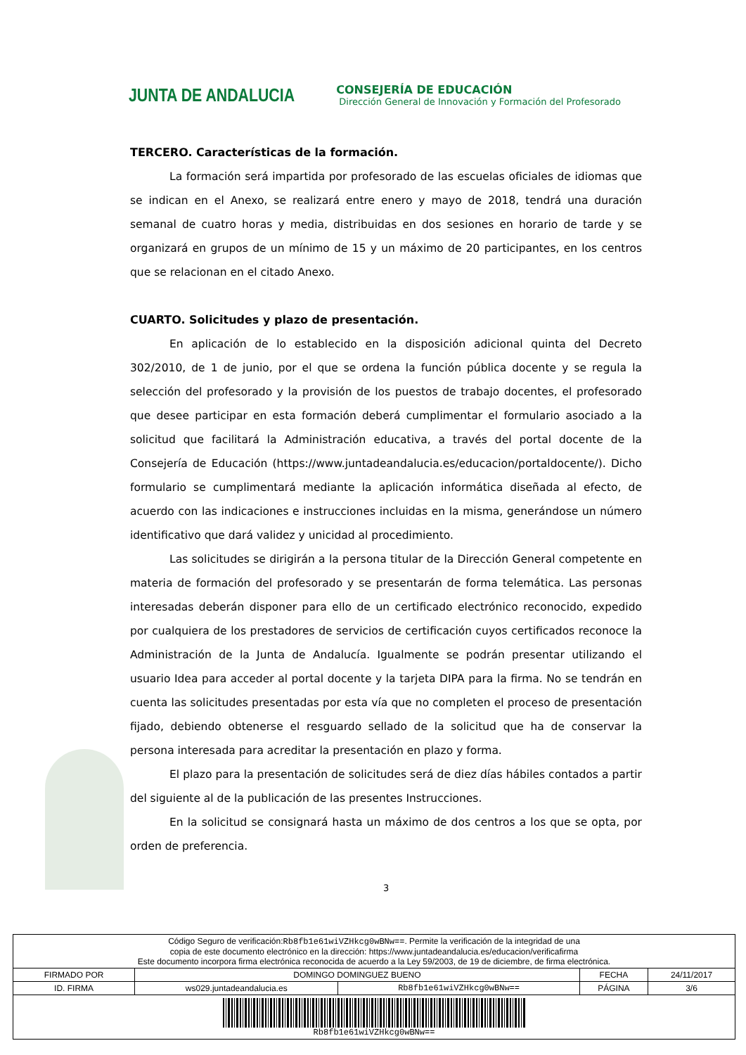JUNTA DE ANDALUCIA
CONSEJERÍA DE EDUCACIÓN
Dirección General de Innovación y Formación del Profesorado
TERCERO. Características de la formación.
La formación será impartida por profesorado de las escuelas oficiales de idiomas que se indican en el Anexo, se realizará entre enero y mayo de 2018, tendrá una duración semanal de cuatro horas y media, distribuidas en dos sesiones en horario de tarde y se organizará en grupos de un mínimo de 15 y un máximo de 20 participantes, en los centros que se relacionan en el citado Anexo.
CUARTO. Solicitudes y plazo de presentación.
En aplicación de lo establecido en la disposición adicional quinta del Decreto 302/2010, de 1 de junio, por el que se ordena la función pública docente y se regula la selección del profesorado y la provisión de los puestos de trabajo docentes, el profesorado que desee participar en esta formación deberá cumplimentar el formulario asociado a la solicitud que facilitará la Administración educativa, a través del portal docente de la Consejería de Educación (https://www.juntadeandalucia.es/educacion/portaldocente/). Dicho formulario se cumplimentará mediante la aplicación informática diseñada al efecto, de acuerdo con las indicaciones e instrucciones incluidas en la misma, generándose un número identificativo que dará validez y unicidad al procedimiento.
Las solicitudes se dirigirán a la persona titular de la Dirección General competente en materia de formación del profesorado y se presentarán de forma telemática. Las personas interesadas deberán disponer para ello de un certificado electrónico reconocido, expedido por cualquiera de los prestadores de servicios de certificación cuyos certificados reconoce la Administración de la Junta de Andalucía. Igualmente se podrán presentar utilizando el usuario Idea para acceder al portal docente y la tarjeta DIPA para la firma. No se tendrán en cuenta las solicitudes presentadas por esta vía que no completen el proceso de presentación fijado, debiendo obtenerse el resguardo sellado de la solicitud que ha de conservar la persona interesada para acreditar la presentación en plazo y forma.
El plazo para la presentación de solicitudes será de diez días hábiles contados a partir del siguiente al de la publicación de las presentes Instrucciones.
En la solicitud se consignará hasta un máximo de dos centros a los que se opta, por orden de preferencia.
3
| Código Seguro de verificación: Rb8fb1e61wiVZHkcg0wBNw== . Permite la verificación de la integridad de una copia de este documento electrónico en la dirección: https://www.juntadeandalucia.es/educacion/verificafirma Este documento incorpora firma electrónica reconocida de acuerdo a la Ley 59/2003, de 19 de diciembre, de firma electrónica. | | | | |
| FIRMADO POR | DOMINGO DOMINGUEZ BUENO | | FECHA | 24/11/2017 |
| ID. FIRMA | ws029.juntadeandalucia.es | Rb8fb1e61wiVZHkcg0wBNw== | PÁGINA | 3/6 |
| Rb8fb1e61wiVZHkcg0wBNw== | | | | |